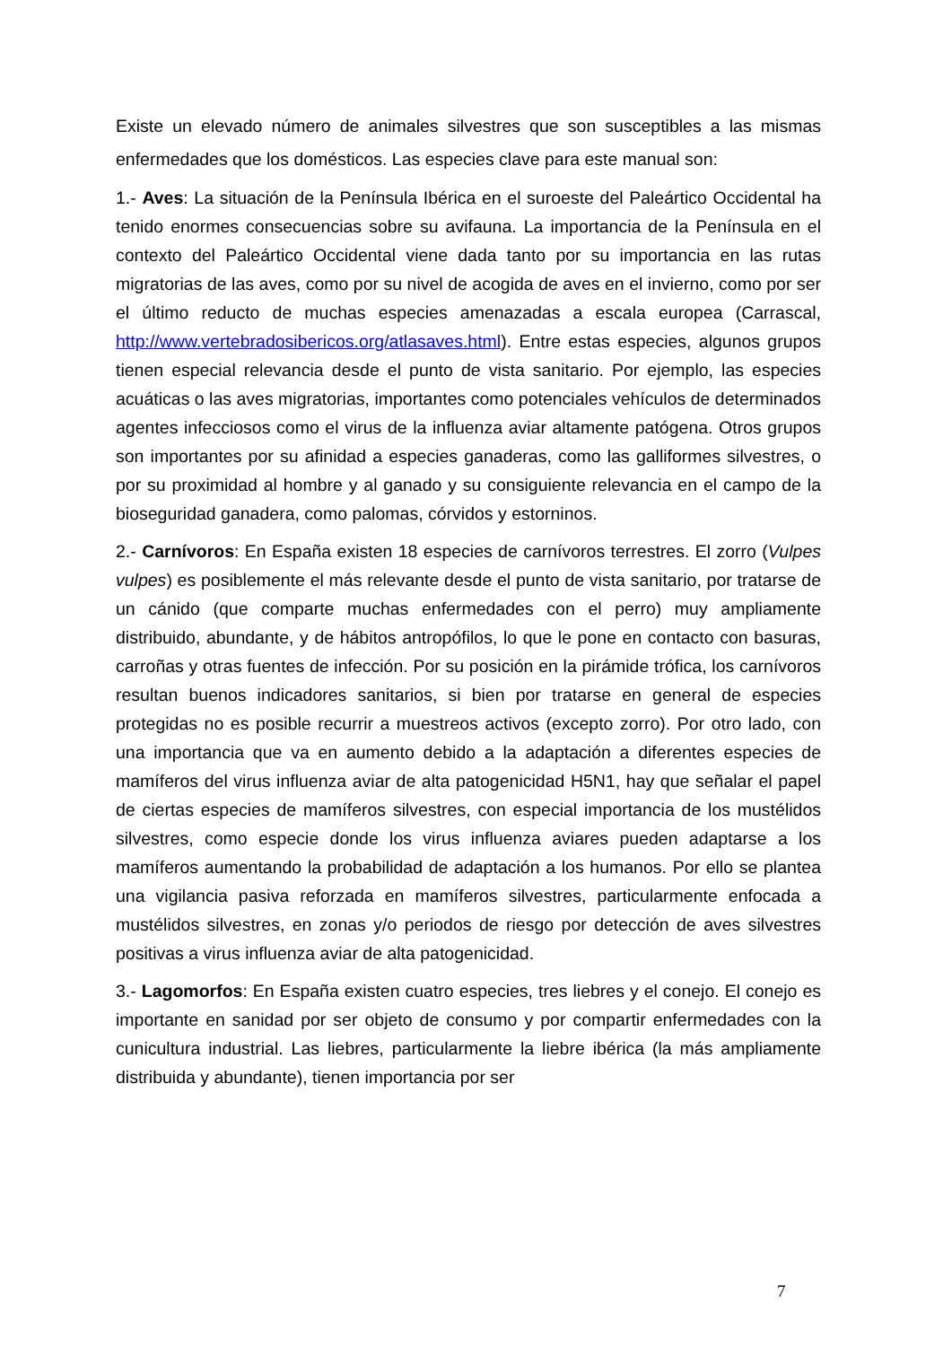Existe un elevado número de animales silvestres que son susceptibles a las mismas enfermedades que los domésticos. Las especies clave para este manual son:
1.- Aves: La situación de la Península Ibérica en el suroeste del Paleártico Occidental ha tenido enormes consecuencias sobre su avifauna. La importancia de la Península en el contexto del Paleártico Occidental viene dada tanto por su importancia en las rutas migratorias de las aves, como por su nivel de acogida de aves en el invierno, como por ser el último reducto de muchas especies amenazadas a escala europea (Carrascal, http://www.vertebradosibericos.org/atlasaves.html). Entre estas especies, algunos grupos tienen especial relevancia desde el punto de vista sanitario. Por ejemplo, las especies acuáticas o las aves migratorias, importantes como potenciales vehículos de determinados agentes infecciosos como el virus de la influenza aviar altamente patógena. Otros grupos son importantes por su afinidad a especies ganaderas, como las galliformes silvestres, o por su proximidad al hombre y al ganado y su consiguiente relevancia en el campo de la bioseguridad ganadera, como palomas, córvidos y estorninos.
2.- Carnívoros: En España existen 18 especies de carnívoros terrestres. El zorro (Vulpes vulpes) es posiblemente el más relevante desde el punto de vista sanitario, por tratarse de un cánido (que comparte muchas enfermedades con el perro) muy ampliamente distribuido, abundante, y de hábitos antropófilos, lo que le pone en contacto con basuras, carroñas y otras fuentes de infección. Por su posición en la pirámide trófica, los carnívoros resultan buenos indicadores sanitarios, si bien por tratarse en general de especies protegidas no es posible recurrir a muestreos activos (excepto zorro). Por otro lado, con una importancia que va en aumento debido a la adaptación a diferentes especies de mamíferos del virus influenza aviar de alta patogenicidad H5N1, hay que señalar el papel de ciertas especies de mamíferos silvestres, con especial importancia de los mustélidos silvestres, como especie donde los virus influenza aviares pueden adaptarse a los mamíferos aumentando la probabilidad de adaptación a los humanos. Por ello se plantea una vigilancia pasiva reforzada en mamíferos silvestres, particularmente enfocada a mustélidos silvestres, en zonas y/o periodos de riesgo por detección de aves silvestres positivas a virus influenza aviar de alta patogenicidad.
3.- Lagomorfos: En España existen cuatro especies, tres liebres y el conejo. El conejo es importante en sanidad por ser objeto de consumo y por compartir enfermedades con la cunicultura industrial. Las liebres, particularmente la liebre ibérica (la más ampliamente distribuida y abundante), tienen importancia por ser
7